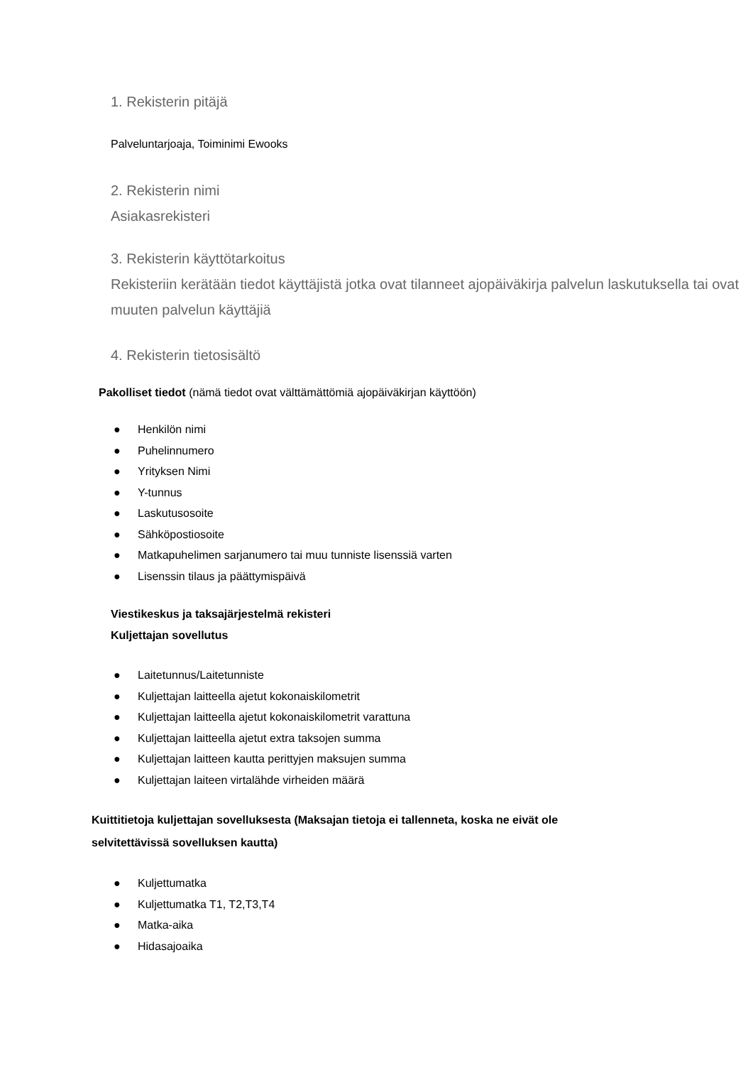1. Rekisterin pitäjä
Palveluntarjoaja, Toiminimi Ewooks
2. Rekisterin nimi
Asiakasrekisteri
3. Rekisterin käyttötarkoitus
Rekisteriin kerätään tiedot käyttäjistä jotka ovat tilanneet ajopäiväkirja palvelun laskutuksella tai ovat muuten palvelun käyttäjiä
4. Rekisterin tietosisältö
Pakolliset tiedot (nämä tiedot ovat välttämättömiä ajopäiväkirjan käyttöön)
● Henkilön nimi
● Puhelinnumero
● Yrityksen Nimi
● Y-tunnus
● Laskutusosoite
● Sähköpostiosoite
● Matkapuhelimen sarjanumero tai muu tunniste lisenssiä varten
● Lisenssin tilaus ja päättymispäivä
Viestikeskus ja taksajärjestelmä rekisteri
Kuljettajan sovellutus
● Laitetunnus/Laitetunniste
● Kuljettajan laitteella ajetut kokonaiskilometrit
● Kuljettajan laitteella ajetut kokonaiskilometrit varattuna
● Kuljettajan laitteella ajetut extra taksojen summa
● Kuljettajan laitteen kautta perittyjen maksujen summa
● Kuljettajan laiteen virtalähde virheiden määrä
Kuittitietoja kuljettajan sovelluksesta (Maksajan tietoja ei tallenneta, koska ne eivät ole selvitettävissä sovelluksen kautta)
● Kuljettumatka
● Kuljettumatka T1, T2,T3,T4
● Matka-aika
● Hidasajoaika